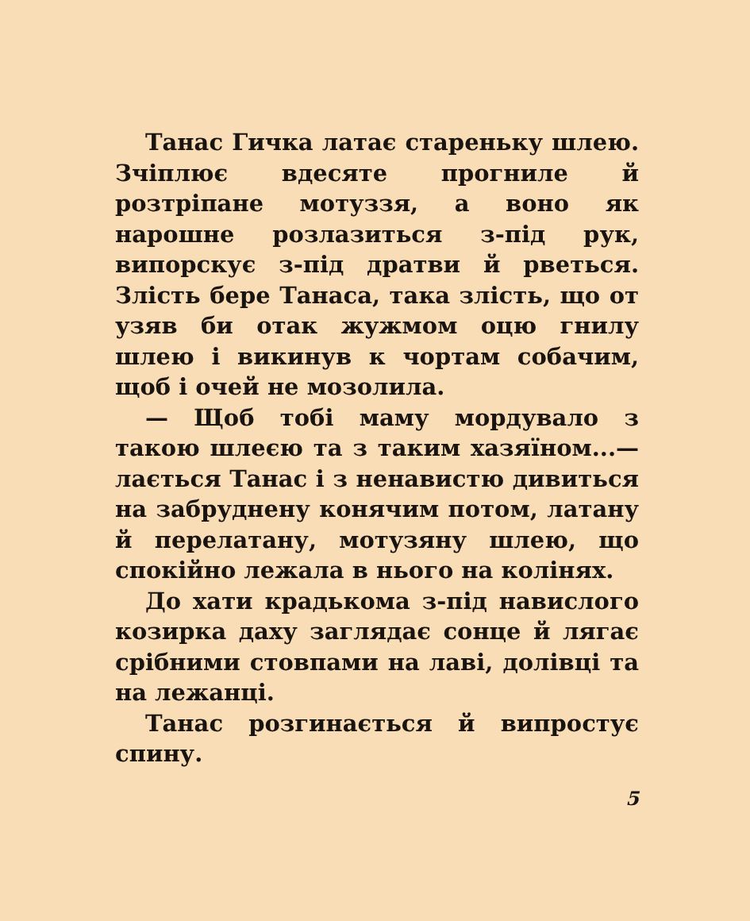Танас Гичка латає стареньку шлею. Зчіплює вдесяте прогниле й розтріпане мотуззя, а воно як нарошне розлазиться з-під рук, випорскує з-під дратви й рветься. Злість бере Танаса, така злість, що от узяв би отак жужмом оцю гнилу шлею і викинув к чортам собачим, щоб і очей не мозолила.
— Щоб тобі маму мордувало з такою шлеєю та з таким хазяїном...— лається Танас і з ненавистю дивиться на забруднену конячим потом, латану й перелатану, мотузяну шлею, що спокійно лежала в нього на колінях.
До хати крадькома з-під навислого козирка даху заглядає сонце й лягає срібними стовпами на лаві, долівці та на лежанці.
Танас розгинається й випростує спину.
5